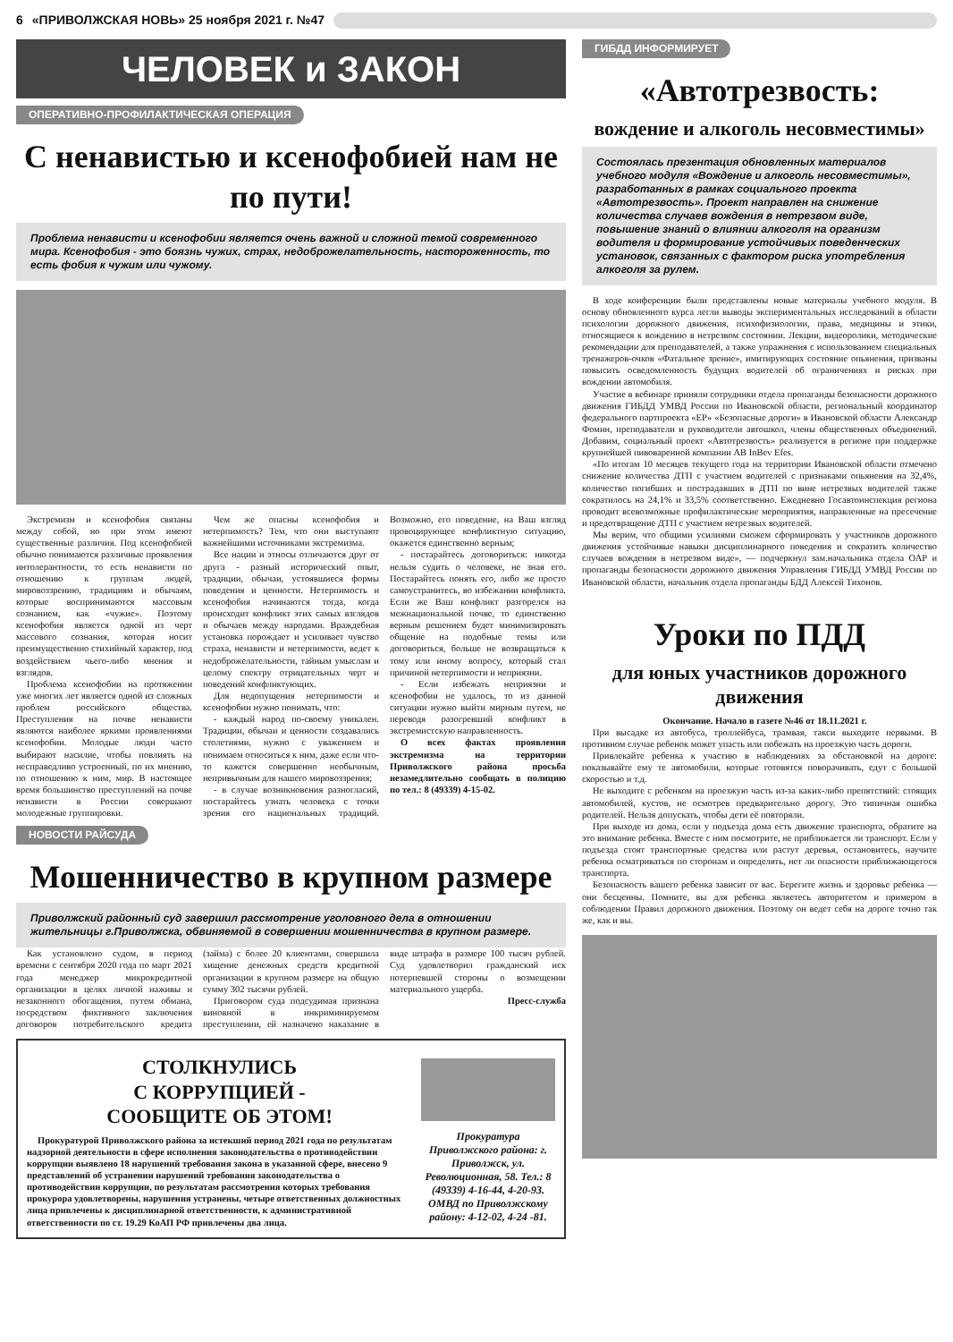6 «ПРИВОЛЖСКАЯ НОВЬ» 25 ноября 2021 г. №47
ЧЕЛОВЕК и ЗАКОН
ОПЕРАТИВНО-ПРОФИЛАКТИЧЕСКАЯ ОПЕРАЦИЯ
С ненавистью и ксенофобией нам не по пути!
Проблема ненависти и ксенофобии является очень важной и сложной темой современного мира. Ксенофобия - это боязнь чужих, страх, недоброжелательность, настороженность, то есть фобия к чужим или чужому.
Экстремизм и ксенофобия связаны между собой, но при этом имеют существенные различия. Под ксенофобией обычно понимаются различные проявления интолерантности, то есть ненависти по отношению к группам людей, мировоззрению, традициям и обычаям, которые воспринимаются массовым сознанием, как «чужие». Поэтому ксенофобия является одной из черт массового сознания, которая носит преимущественно стихийный характер, под воздействием чьего-либо мнения и взглядов.
Проблема ксенофобии на протяжении уже многих лет является одной из сложных проблем российского общества. Преступления на почве ненависти являются наиболее яркими проявлениями ксенофобии. Молодые люди часто выбирают насилие, чтобы повлиять на несправедливо устроенный, по их мнению, по отношению к ним, мир. В настоящее время большинство преступлений на почве ненависти в России совершают молодежные группировки.
Чем же опасны ксенофобия и нетерпимость? Тем, что они выступают важнейшими источниками экстремизма.
Все нации и этносы отличаются друг от друга - разный исторический опыт, традиции, обычаи, устоявшиеся формы поведения и ценности. Нетерпимость и ксенофобия начинаются тогда, когда происходит конфликт этих самых взглядов и обычаев между народами. Враждебная установка порождает и усиливает чувство страха, ненависти и нетерпимости, ведет к недоброжелательности, тайным умыслам и целому спектру отрицательных черт и поведений конфликтующих.
Для недопущения нетерпимости и ксенофобии нужно понимать, что:
- каждый народ по-своему уникален. Традиции, обычаи и ценности создавались столетиями, нужно с уважением и понимаем относиться к ним, даже если что-то кажется совершенно необычным, непривычным для нашего мировоззрения;
- в случае возникновения разногласий, постарайтесь узнать человека с точки зрения его национальных традиций. Возможно, его поведение, на Ваш взгляд провоцирующее конфликтную ситуацию, окажется единственно верным;
- постарайтесь договориться: никогда нельзя судить о человеке, не зная его. Постарайтесь понять его, либо же просто самоустранитесь, во избежании конфликта. Если же Ваш конфликт разгорелся на межнациональной почве, то единственно верным решением будет минимизировать общение на подобные темы или договориться, больше не возвращаться к тому или иному вопросу, который стал причиной нетерпимости и неприязни.
- Если избежать неприязни и ксенофобии не удалось, то из данной ситуации нужно выйти мирным путем, не переводя разогревший конфликт в экстремистскую направленность.
О всех фактах проявления экстремизма на территории Приволжского района просьба незамедлительно сообщать в полицию по тел.: 8 (49339) 4-15-02.
НОВОСТИ РАЙСУДА
Мошенничество в крупном размере
Приволжский районный суд завершил рассмотрение уголовного дела в отношении жительницы г.Приволжска, обвиняемой в совершении мошенничества в крупном размере.
Как установлено судом, в период времени с сентября 2020 года по март 2021 года менеджер микрокредитной организации в целях личной наживы и незаконного обогащения, путем обмана, посредством фиктивного заключения договоров потребительского кредита (займа) с более 20 клиентами, совершила хищение денежных средств кредитной организации в крупном размере на общую сумму 302 тысячи рублей.
Приговором суда подсудимая признана виновной в инкриминируемом преступлении, ей назначено наказание в виде штрафа в размере 100 тысяч рублей. Суд удовлетворил гражданский иск потерпевшей стороны о возмещении материального ущерба.
Пресс-служба
СТОЛКНУЛИСЬ
С КОРРУПЦИЕЙ -
СООБЩИТЕ ОБ ЭТОМ!
Прокуратурой Приволжского района за истекший период 2021 года по результатам надзорной деятельности в сфере исполнения законодательства о противодействии коррупции выявлено 18 нарушений требования закона в указанной сфере, внесено 9 представлений об устранении нарушений требования законодательства о противодействии коррупции, по результатам рассмотрения которых требования прокурора удовлетворены, нарушения устранены, четыре ответственных должностных лица привлечены к дисциплинарной ответственности, к административной ответственности по ст. 19.29 КоАП РФ привлечены два лица.
Прокуратура Приволжского района: г. Приволжск, ул. Революционная, 58. Тел.: 8 (49339) 4-16-44, 4-20-93. ОМВД по Приволжскому району: 4-12-02, 4-24 -81.
ГИБДД ИНФОРМИРУЕТ
«Автотрезвость:
вождение и алкоголь несовместимы»
Состоялась презентация обновленных материалов учебного модуля «Вождение и алкоголь несовместимы», разработанных в рамках социального проекта «Автотрезвость». Проект направлен на снижение количества случаев вождения в нетрезвом виде, повышение знаний о влиянии алкоголя на организм водителя и формирование устойчивых поведенческих установок, связанных с фактором риска употребления алкоголя за рулем.
В ходе конференции были представлены новые материалы учебного модуля. В основу обновленного курса легли выводы экспериментальных исследований в области психологии дорожного движения, психофизиологии, права, медицины и этики, относящиеся к вождению в нетрезвом состоянии. Лекции, видеоролики, методические рекомендации для преподавателей, а также упражнения с использованием специальных тренажеров-очков «Фатальное зрение», имитирующих состояние опьянения, призваны повысить осведомленность будущих водителей об ограничениях и рисках при вождении автомобиля.
Участие в вебинаре приняли сотрудники отдела пропаганды безопасности дорожного движения ГИБДД УМВД России по Ивановской области, региональный координатор федерального партпроекта «ЕР» «Безопасные дороги» в Ивановской области Александр Фомин, преподаватели и руководители автошкол, члены общественных объединений. Добавим, социальный проект «Автотрезвость» реализуется в регионе при поддержке крупнейшей пивоваренной компании AB InBev Efes.
«По итогам 10 месяцев текущего года на территории Ивановской области отмечено снижение количества ДТП с участием водителей с признаками опьянения на 32,4%, количество погибших и пострадавших в ДТП по вине нетрезвых водителей также сократилось на 24,1% и 33,5% соответственно. Ежедневно Госавтоинспекция региона проводит всевозможные профилактические мероприятия, направленные на пресечение и предотвращение ДТП с участием нетрезвых водителей.
Мы верим, что общими усилиями сможем сформировать у участников дорожного движения устойчивые навыки дисциплинарного поведения и сократить количество случаев вождения в нетрезвом виде», — подчеркнул зам.начальника отдела ОАР и пропаганды безопасности дорожного движения Управления ГИБДД УМВД России по Ивановской области, начальник отдела пропаганды БДД Алексей Тихонов.
Уроки по ПДД
для юных участников дорожного движения
Окончание. Начало в газете №46 от 18.11.2021 г.
При высадке из автобуса, троллейбуса, трамвая, такси выходите первыми. В противном случае ребенок может упасть или побежать на проезжую часть дороги.
Привлекайте ребенка к участию в наблюдениях за обстановкой на дороге: показывайте ему те автомобили, которые готовятся поворачивать, едут с большой скоростью и т.д.
Не выходите с ребенком на проезжую часть из-за каких-либо препятствий: стоящих автомобилей, кустов, не осмотрев предварительно дорогу. Это типичная ошибка родителей. Нельзя допускать, чтобы дети её повторяли.
При выходе из дома, если у подъезда дома есть движение транспорта, обратите на это внимание ребенка. Вместе с ним посмотрите, не приближается ли транспорт. Если у подъезда стоят транспортные средства или растут деревья, остановитесь, научите ребенка осматриваться по сторонам и определять, нет ли опасности приближающегося транспорта.
Безопасность вашего ребенка зависит от вас. Берегите жизнь и здоровье ребенка — они бесценны. Помните, вы для ребенка являетесь авторитетом и примером в соблюдении Правил дорожного движения. Поэтому он ведет себя на дороге точно так же, как и вы.